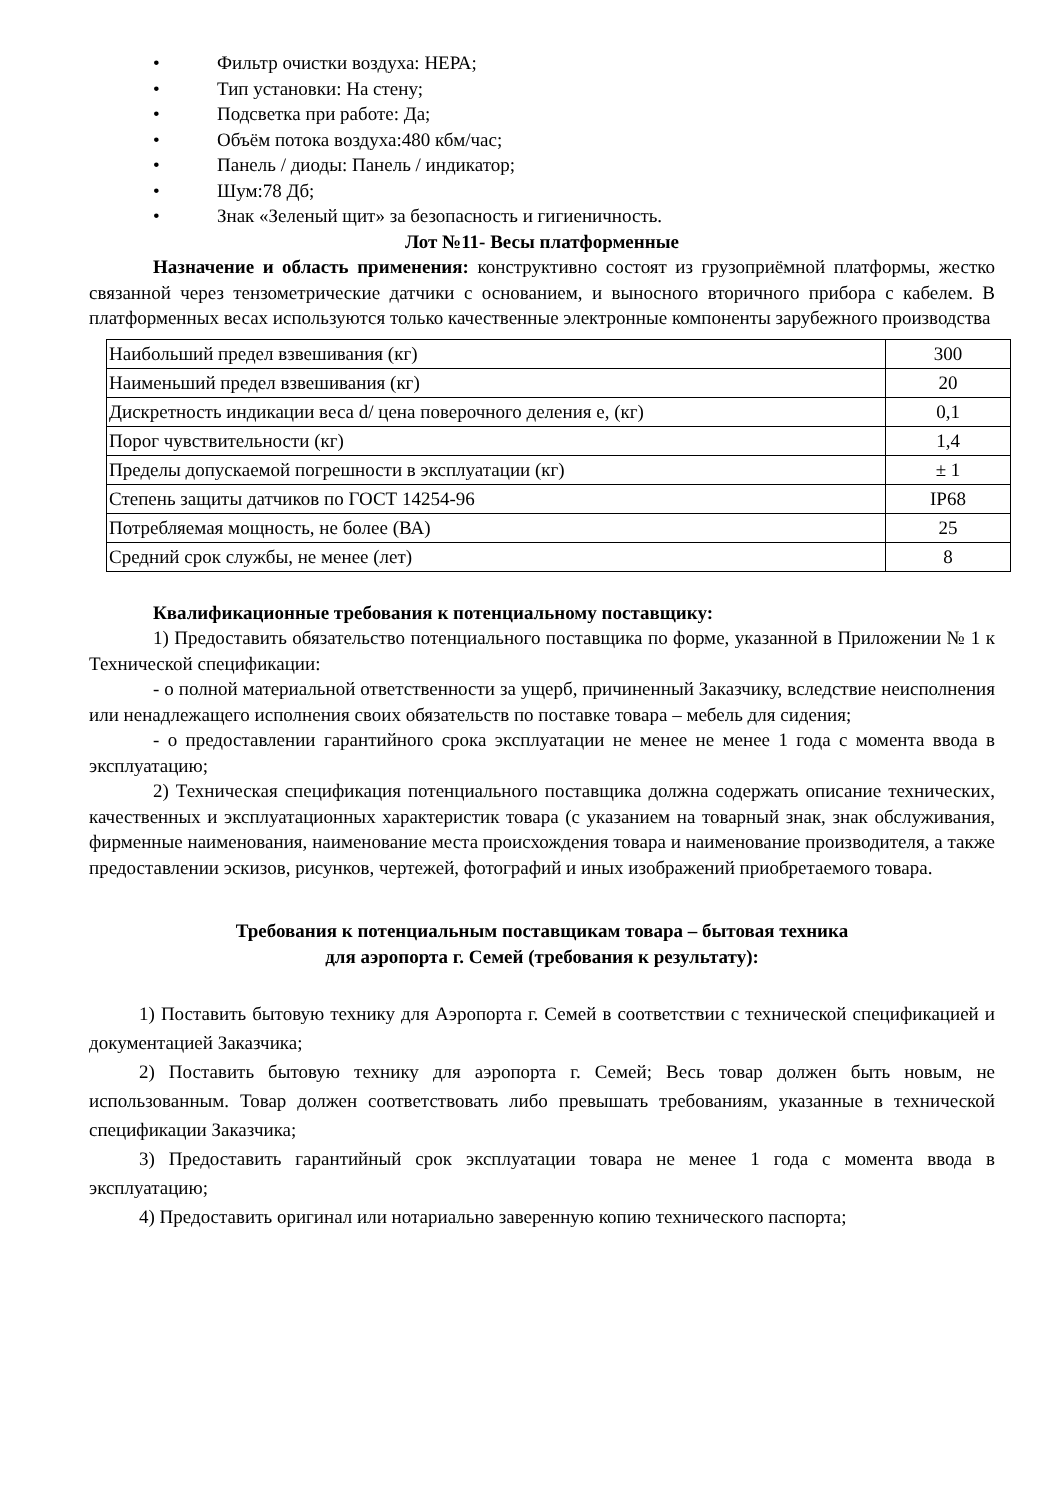• Фильтр очистки воздуха: НЕРА;
• Тип установки: На стену;
• Подсветка при работе: Да;
• Объём потока воздуха:480 кбм/час;
• Панель / диоды: Панель / индикатор;
• Шум:78 Дб;
• Знак «Зеленый щит» за безопасность и гигиеничность.
Лот №11- Весы платформенные
Назначение и область применения: конструктивно состоят из грузоприёмной платформы, жестко связанной через тензометрические датчики с основанием, и выносного вторичного прибора с кабелем. В платформенных весах используются только качественные электронные компоненты зарубежного производства
| Наибольший предел взвешивания (кг) | 300 |
| Наименьший предел взвешивания (кг) | 20 |
| Дискретность индикации веса d/ цена поверочного деления е, (кг) | 0,1 |
| Порог чувствительности (кг) | 1,4 |
| Пределы допускаемой погрешности в эксплуатации (кг) | ± 1 |
| Степень защиты датчиков по ГОСТ 14254-96 | IP68 |
| Потребляемая мощность, не более (ВА) | 25 |
| Средний срок службы, не менее (лет) | 8 |
Квалификационные требования к потенциальному поставщику:
1) Предоставить обязательство потенциального поставщика по форме, указанной в Приложении № 1 к Технической спецификации:
- о полной материальной ответственности за ущерб, причиненный Заказчику, вследствие неисполнения или ненадлежащего исполнения своих обязательств по поставке товара – мебель для сидения;
- о предоставлении гарантийного срока эксплуатации не менее не менее 1 года с момента ввода в эксплуатацию;
2) Техническая спецификация потенциального поставщика должна содержать описание технических, качественных и эксплуатационных характеристик товара (с указанием на товарный знак, знак обслуживания, фирменные наименования, наименование места происхождения товара и наименование производителя, а также предоставлении эскизов, рисунков, чертежей, фотографий и иных изображений приобретаемого товара.
Требования к потенциальным поставщикам товара – бытовая техника
для аэропорта г. Семей (требования к результату):
1) Поставить бытовую технику для Аэропорта г. Семей в соответствии с технической спецификацией и документацией Заказчика;
2) Поставить бытовую технику для аэропорта г. Семей; Весь товар должен быть новым, не использованным. Товар должен соответствовать либо превышать требованиям, указанные в технической спецификации Заказчика;
3) Предоставить гарантийный срок эксплуатации товара не менее 1 года с момента ввода в эксплуатацию;
4) Предоставить оригинал или нотариально заверенную копию технического паспорта;